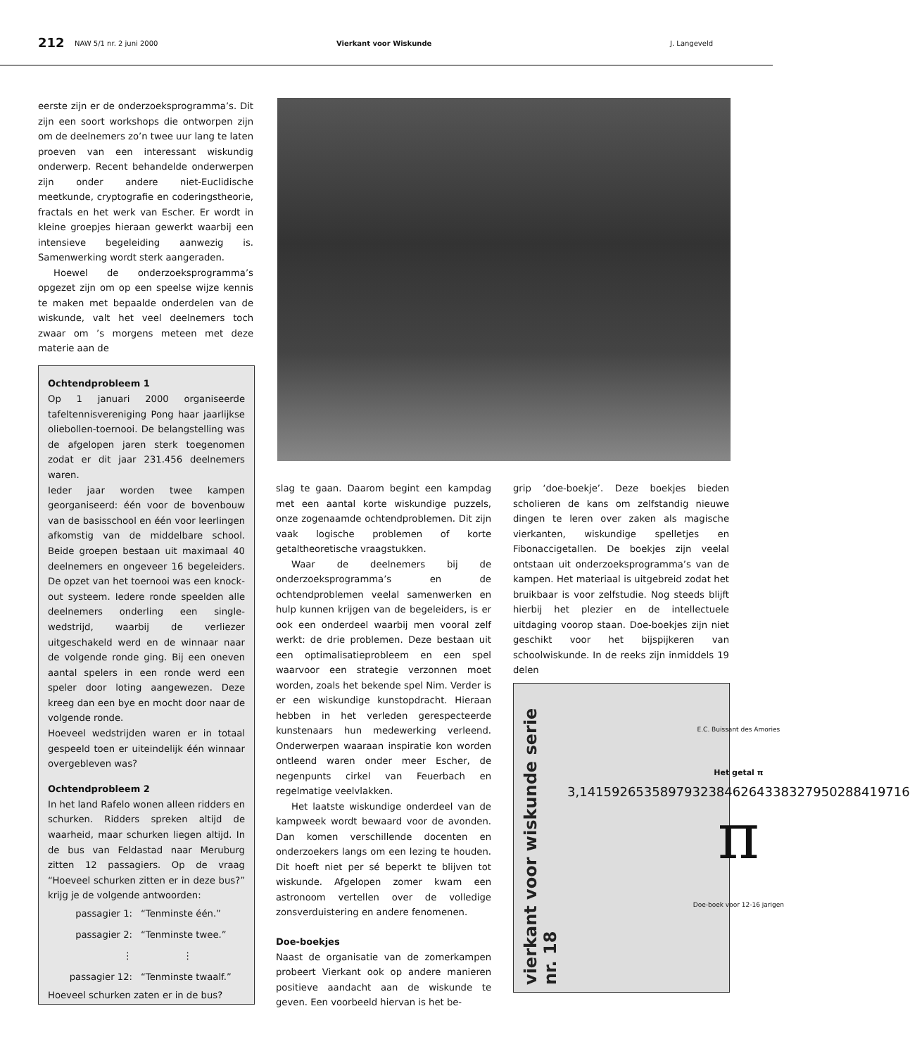212 NAW 5/1 nr. 2 juni 2000 Vierkant voor Wiskunde J. Langeveld
eerste zijn er de onderzoeksprogramma’s. Dit zijn een soort workshops die ontworpen zijn om de deelnemers zo’n twee uur lang te laten proeven van een interessant wiskundig onderwerp. Recent behandelde onderwerpen zijn onder andere niet-Euclidische meetkunde, cryptografie en coderingstheorie, fractals en het werk van Escher. Er wordt in kleine groepjes hieraan gewerkt waarbij een intensieve begeleiding aanwezig is. Samenwerking wordt sterk aangeraden.
Hoewel de onderzoeksprogramma’s opgezet zijn om op een speelse wijze kennis te maken met bepaalde onderdelen van de wiskunde, valt het veel deelnemers toch zwaar om ’s morgens meteen met deze materie aan de
Ochtendprobleem 1
Op 1 januari 2000 organiseerde tafeltennisvereniging Pong haar jaarlijkse oliebollen-toernooi. De belangstelling was de afgelopen jaren sterk toegenomen zodat er dit jaar 231.456 deelnemers waren.
Ieder jaar worden twee kampen georganiseerd: één voor de bovenbouw van de basisschool en één voor leerlingen afkomstig van de middelbare school. Beide groepen bestaan uit maximaal 40 deelnemers en ongeveer 16 begeleiders. De opzet van het toernooi was een knock-out systeem. Iedere ronde speelden alle deelnemers onderling een single-wedstrijd, waarbij de verliezer uitgeschakeld werd en de winnaar naar de volgende ronde ging. Bij een oneven aantal spelers in een ronde werd een speler door loting aangewezen. Deze kreeg dan een bye en mocht door naar de volgende ronde.
Hoeveel wedstrijden waren er in totaal gespeeld toen er uiteindelijk één winnaar overgebleven was?
Ochtendprobleem 2
In het land Rafelo wonen alleen ridders en schurken. Ridders spreken altijd de waarheid, maar schurken liegen altijd. In de bus van Feldastad naar Meruburg zitten 12 passagiers. Op de vraag “Hoeveel schurken zitten er in deze bus?” krijg je de volgende antwoorden:
passagier 1: “Tenminste één.”
passagier 2: “Tenminste twee.”
⋮ ⋮
passagier 12: “Tenminste twaalf.”
Hoeveel schurken zaten er in de bus?
slag te gaan. Daarom begint een kampdag met een aantal korte wiskundige puzzels, onze zogenaamde ochtendproblemen. Dit zijn vaak logische problemen of korte getaltheoretische vraagstukken.
Waar de deelnemers bij de onderzoeksprogramma’s en de ochtendproblemen veelal samenwerken en hulp kunnen krijgen van de begeleiders, is er ook een onderdeel waarbij men vooral zelf werkt: de drie problemen. Deze bestaan uit een optimalisatieprobleem en een spel waarvoor een strategie verzonnen moet worden, zoals het bekende spel Nim. Verder is er een wiskundige kunstopdracht. Hieraan hebben in het verleden gerespecteerde kunstenaars hun medewerking verleend. Onderwerpen waaraan inspiratie kon worden ontleend waren onder meer Escher, de negenpunts cirkel van Feuerbach en regelmatige veelvlakken.
Het laatste wiskundige onderdeel van de kampweek wordt bewaard voor de avonden. Dan komen verschillende docenten en onderzoekers langs om een lezing te houden. Dit hoeft niet per sé beperkt te blijven tot wiskunde. Afgelopen zomer kwam een astronoom vertellen over de volledige zonsverduistering en andere fenomenen.
Doe-boekjes
Naast de organisatie van de zomerkampen probeert Vierkant ook op andere manieren positieve aandacht aan de wiskunde te geven. Een voorbeeld hiervan is het be-
grip ‘doe-boekje’. Deze boekjes bieden scholieren de kans om zelfstandig nieuwe dingen te leren over zaken als magische vierkanten, wiskundige spelletjes en Fibonaccigetallen. De boekjes zijn veelal ontstaan uit onderzoeksprogramma’s van de kampen. Het materiaal is uitgebreid zodat het bruikbaar is voor zelfstudie. Nog steeds blijft hierbij het plezier en de intellectuele uitdaging voorop staan. Doe-boekjes zijn niet geschikt voor het bijspijkeren van schoolwiskunde. In de reeks zijn inmiddels 19 delen
vierkant voor wiskunde serie nr. 18
E.C. Buissant des Amories
Het getal π
3,14159265358979323846264338327950288419716
π
Doe-boek voor 12-16 jarigen